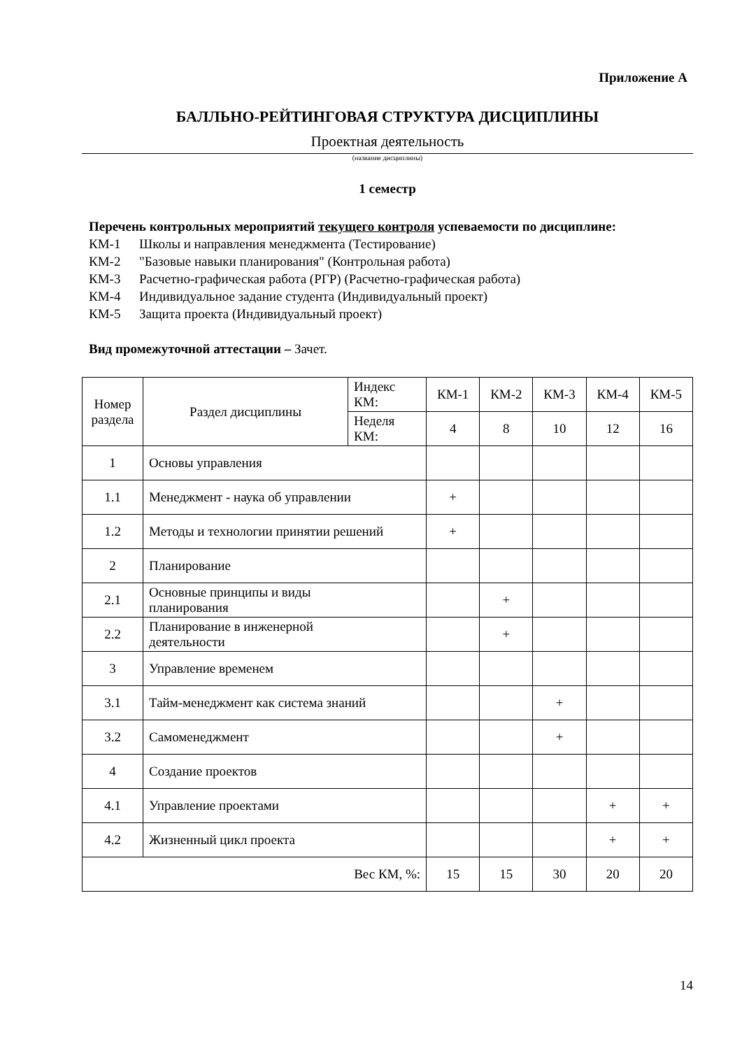Приложение А
БАЛЛЬНО-РЕЙТИНГОВАЯ СТРУКТУРА ДИСЦИПЛИНЫ
Проектная деятельность
(название дисциплины)
1 семестр
Перечень контрольных мероприятий текущего контроля успеваемости по дисциплине:
КМ-1 Школы и направления менеджмента (Тестирование)
КМ-2 "Базовые навыки планирования" (Контрольная работа)
КМ-3 Расчетно-графическая работа (РГР) (Расчетно-графическая работа)
КМ-4 Индивидуальное задание студента (Индивидуальный проект)
КМ-5 Защита проекта (Индивидуальный проект)
Вид промежуточной аттестации – Зачет.
| Номер раздела | Раздел дисциплины | Индекс КМ: | КМ-1 | КМ-2 | КМ-3 | КМ-4 | КМ-5 |
| | | Неделя КМ: | 4 | 8 | 10 | 12 | 16 |
| 1 | Основы управления | | | | | | |
| 1.1 | Менеджмент - наука об управлении | | + | | | | |
| 1.2 | Методы и технологии принятии решений | | + | | | | |
| 2 | Планирование | | | | | | |
| 2.1 | Основные принципы и виды планирования | | | + | | | |
| 2.2 | Планирование в инженерной деятельности | | | + | | | |
| 3 | Управление временем | | | | | | |
| 3.1 | Тайм-менеджмент как система знаний | | | | + | | |
| 3.2 | Самоменеджмент | | | | + | | |
| 4 | Создание проектов | | | | | | |
| 4.1 | Управление проектами | | | | | + | + |
| 4.2 | Жизненный цикл проекта | | | | | + | + |
| Вес КМ, %: | | | 15 | 15 | 30 | 20 | 20 |
14